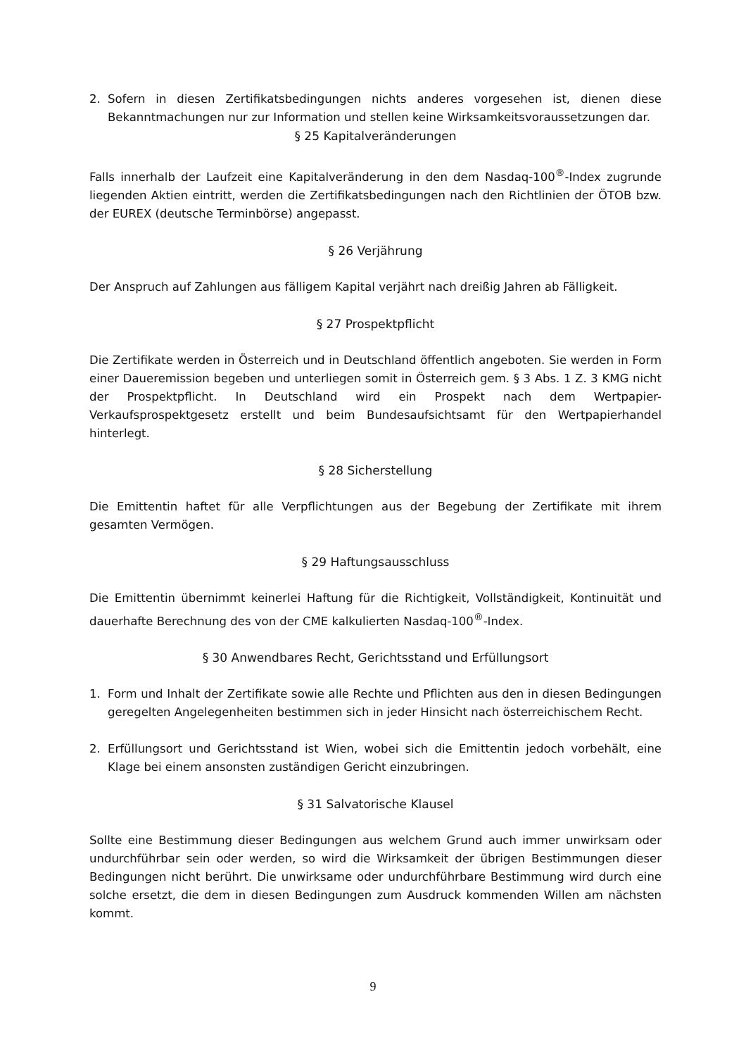2. Sofern in diesen Zertifikatsbedingungen nichts anderes vorgesehen ist, dienen diese Bekanntmachungen nur zur Information und stellen keine Wirksamkeitsvoraussetzungen dar.
§ 25 Kapitalveränderungen
Falls innerhalb der Laufzeit eine Kapitalveränderung in den dem Nasdaq-100<sup>®</sup>-Index zugrunde liegenden Aktien eintritt, werden die Zertifikatsbedingungen nach den Richtlinien der ÖTOB bzw. der EUREX (deutsche Terminbörse) angepasst.
§ 26 Verjährung
Der Anspruch auf Zahlungen aus fälligem Kapital verjährt nach dreißig Jahren ab Fälligkeit.
§ 27 Prospektpflicht
Die Zertifikate werden in Österreich und in Deutschland öffentlich angeboten. Sie werden in Form einer Daueremission begeben und unterliegen somit in Österreich gem. § 3 Abs. 1 Z. 3 KMG nicht der Prospektpflicht. In Deutschland wird ein Prospekt nach dem Wertpapier-Verkaufsprospektgesetz erstellt und beim Bundesaufsichtsamt für den Wertpapierhandel hinterlegt.
§ 28 Sicherstellung
Die Emittentin haftet für alle Verpflichtungen aus der Begebung der Zertifikate mit ihrem gesamten Vermögen.
§ 29 Haftungsausschluss
Die Emittentin übernimmt keinerlei Haftung für die Richtigkeit, Vollständigkeit, Kontinuität und dauerhafte Berechnung des von der CME kalkulierten Nasdaq-100<sup>®</sup>-Index.
§ 30 Anwendbares Recht, Gerichtsstand und Erfüllungsort
1. Form und Inhalt der Zertifikate sowie alle Rechte und Pflichten aus den in diesen Bedingungen geregelten Angelegenheiten bestimmen sich in jeder Hinsicht nach österreichischem Recht.
2. Erfüllungsort und Gerichtsstand ist Wien, wobei sich die Emittentin jedoch vorbehält, eine Klage bei einem ansonsten zuständigen Gericht einzubringen.
§ 31 Salvatorische Klausel
Sollte eine Bestimmung dieser Bedingungen aus welchem Grund auch immer unwirksam oder undurchführbar sein oder werden, so wird die Wirksamkeit der übrigen Bestimmungen dieser Bedingungen nicht berührt. Die unwirksame oder undurchführbare Bestimmung wird durch eine solche ersetzt, die dem in diesen Bedingungen zum Ausdruck kommenden Willen am nächsten kommt.
9